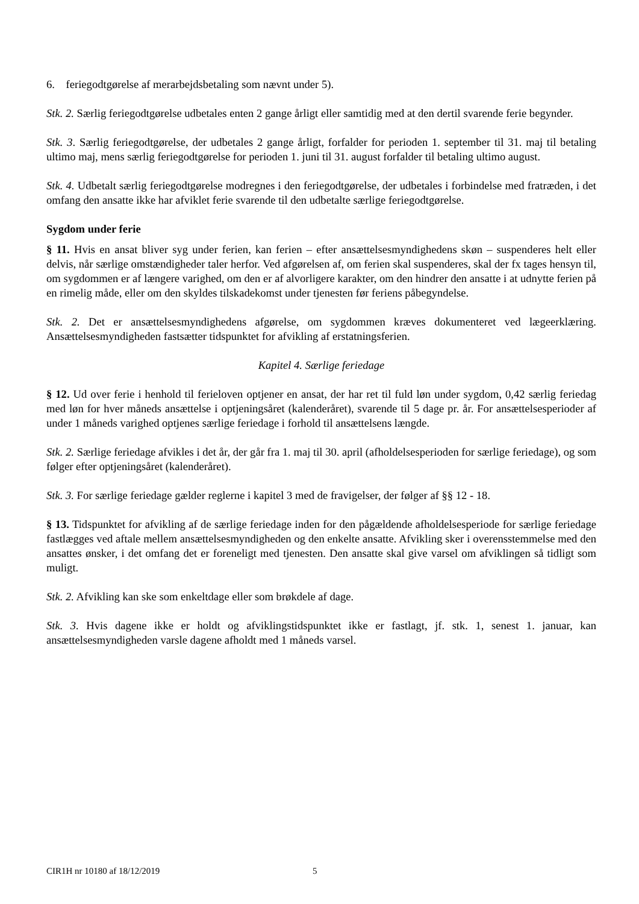6. feriegodtgørelse af merarbejdsbetaling som nævnt under 5).
Stk. 2. Særlig feriegodtgørelse udbetales enten 2 gange årligt eller samtidig med at den dertil svarende ferie begynder.
Stk. 3. Særlig feriegodtgørelse, der udbetales 2 gange årligt, forfalder for perioden 1. september til 31. maj til betaling ultimo maj, mens særlig feriegodtgørelse for perioden 1. juni til 31. august forfalder til betaling ultimo august.
Stk. 4. Udbetalt særlig feriegodtgørelse modregnes i den feriegodtgørelse, der udbetales i forbindelse med fratræden, i det omfang den ansatte ikke har afviklet ferie svarende til den udbetalte særlige feriegodtgørelse.
Sygdom under ferie
§ 11. Hvis en ansat bliver syg under ferien, kan ferien – efter ansættelsesmyndighedens skøn – suspenderes helt eller delvis, når særlige omstændigheder taler herfor. Ved afgørelsen af, om ferien skal suspenderes, skal der fx tages hensyn til, om sygdommen er af længere varighed, om den er af alvorligere karakter, om den hindrer den ansatte i at udnytte ferien på en rimelig måde, eller om den skyldes tilskadekomst under tjenesten før feriens påbegyndelse.
Stk. 2. Det er ansættelsesmyndighedens afgørelse, om sygdommen kræves dokumenteret ved lægeerklæring. Ansættelsesmyndigheden fastsætter tidspunktet for afvikling af erstatningsferien.
Kapitel 4. Særlige feriedage
§ 12. Ud over ferie i henhold til ferieloven optjener en ansat, der har ret til fuld løn under sygdom, 0,42 særlig feriedag med løn for hver måneds ansættelse i optjeningsåret (kalenderåret), svarende til 5 dage pr. år. For ansættelsesperioder af under 1 måneds varighed optjenes særlige feriedage i forhold til ansættelsens længde.
Stk. 2. Særlige feriedage afvikles i det år, der går fra 1. maj til 30. april (afholdelsesperioden for særlige feriedage), og som følger efter optjeningsåret (kalenderåret).
Stk. 3. For særlige feriedage gælder reglerne i kapitel 3 med de fravigelser, der følger af §§ 12 - 18.
§ 13. Tidspunktet for afvikling af de særlige feriedage inden for den pågældende afholdelsesperiode for særlige feriedage fastlægges ved aftale mellem ansættelsesmyndigheden og den enkelte ansatte. Afvikling sker i overensstemmelse med den ansattes ønsker, i det omfang det er foreneligt med tjenesten. Den ansatte skal give varsel om afviklingen så tidligt som muligt.
Stk. 2. Afvikling kan ske som enkeltdage eller som brøkdele af dage.
Stk. 3. Hvis dagene ikke er holdt og afviklingstidspunktet ikke er fastlagt, jf. stk. 1, senest 1. januar, kan ansættelsesmyndigheden varsle dagene afholdt med 1 måneds varsel.
CIR1H nr 10180 af 18/12/2019 5